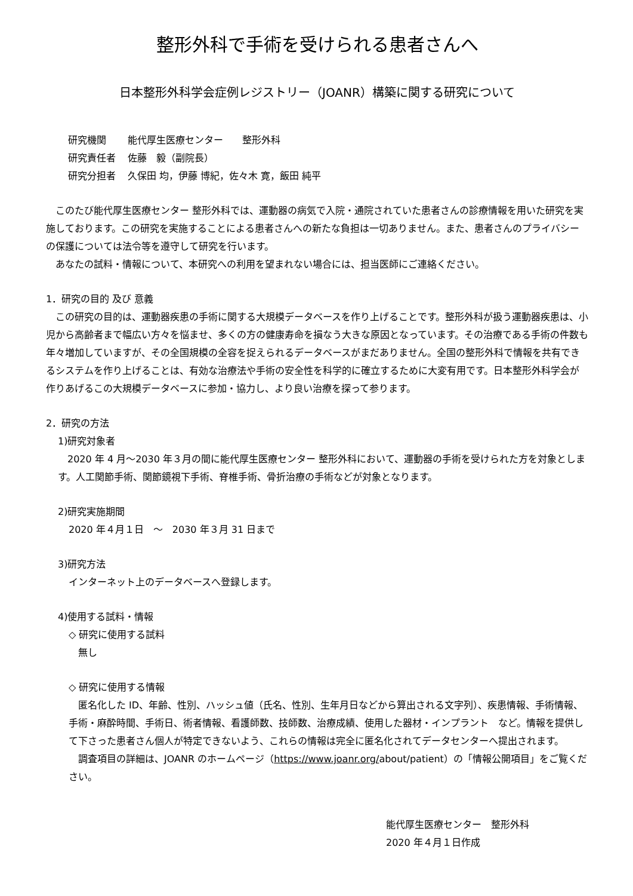整形外科で手術を受けられる患者さんへ
日本整形外科学会症例レジストリー（JOANR）構築に関する研究について
| 研究機関 | 能代厚生医療センター 整形外科 |
| 研究責任者 | 佐藤 毅（副院長） |
| 研究分担者 | 久保田 均，伊藤 博紀，佐々木 寛，飯田 純平 |
このたび能代厚生医療センター 整形外科では、運動器の病気で入院・通院されていた患者さんの診療情報を用いた研究を実施しております。この研究を実施することによる患者さんへの新たな負担は一切ありません。また、患者さんのプライバシーの保護については法令等を遵守して研究を行います。
あなたの試料・情報について、本研究への利用を望まれない場合には、担当医師にご連絡ください。
1．研究の目的 及び 意義
この研究の目的は、運動器疾患の手術に関する大規模データベースを作り上げることです。整形外科が扱う運動器疾患は、小児から高齢者まで幅広い方々を悩ませ、多くの方の健康寿命を損なう大きな原因となっています。その治療である手術の件数も年々増加していますが、その全国規模の全容を捉えられるデータベースがまだありません。全国の整形外科で情報を共有できるシステムを作り上げることは、有効な治療法や手術の安全性を科学的に確立するために大変有用です。日本整形外科学会が作りあげるこの大規模データベースに参加・協力し、より良い治療を探って参ります。
2．研究の方法
1)研究対象者
2020 年 4 月～2030 年３月の間に能代厚生医療センター 整形外科において、運動器の手術を受けられた方を対象とします。人工関節手術、関節鏡視下手術、脊椎手術、骨折治療の手術などが対象となります。
2)研究実施期間
2020 年４月１日　～　2030 年３月 31 日まで
3)研究方法
インターネット上のデータベースへ登録します。
4)使用する試料・情報
◇ 研究に使用する試料
　無し
◇ 研究に使用する情報
匿名化した ID、年齢、性別、ハッシュ値（氏名、性別、生年月日などから算出される文字列）、疾患情報、手術情報、手術・麻酔時間、手術日、術者情報、看護師数、技師数、治療成績、使用した器材・インプラント　など。情報を提供して下さった患者さん個人が特定できないよう、これらの情報は完全に匿名化されてデータセンターへ提出されます。
調査項目の詳細は、JOANR のホームページ（https://www.joanr.org/about/patient）の「情報公開項目」をご覧ください。
能代厚生医療センター　整形外科
2020 年４月１日作成